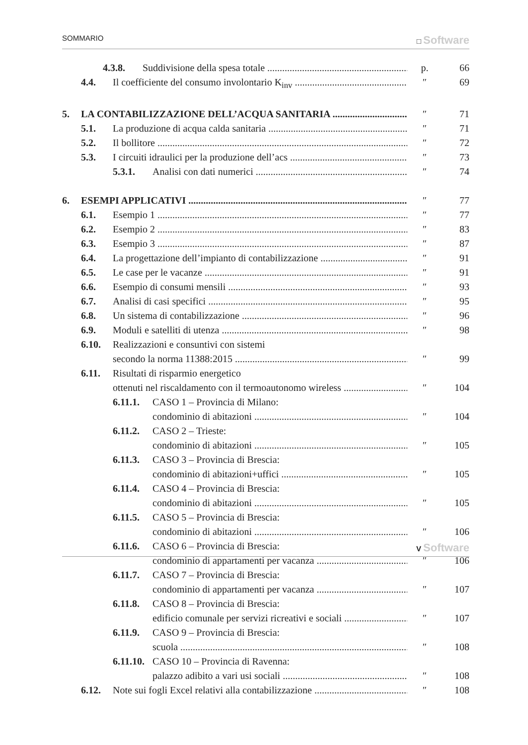SOMMARIO □ Software
4.3.8. Suddivisione della spesa totale p. 66
4.4. Il coefficiente del consumo involontario K<sub>inv</sub> ″ 69
5. LA CONTABILIZZAZIONE DELL’ACQUA SANITARIA ″ 71
5.1. La produzione di acqua calda sanitaria ″ 71
5.2. Il bollitore ″ 72
5.3. I circuiti idraulici per la produzione dell’acs ″ 73
5.3.1. Analisi con dati numerici ″ 74
6. ESEMPI APPLICATIVI ″ 77
6.1. Esempio 1 ″ 77
6.2. Esempio 2 ″ 83
6.3. Esempio 3 ″ 87
6.4. La progettazione dell’impianto di contabilizzazione ″ 91
6.5. Le case per le vacanze ″ 91
6.6. Esempio di consumi mensili ″ 93
6.7. Analisi di casi specifici ″ 95
6.8. Un sistema di contabilizzazione ″ 96
6.9. Moduli e satelliti di utenza ″ 98
6.10. Realizzazioni e consuntivi con sistemi
secondo la norma 11388:2015 ″ 99
6.11. Risultati di risparmio energetico
ottenuti nel riscaldamento con il termoautonomo wireless ″ 104
6.11.1. CASO 1 – Provincia di Milano:
condominio di abitazioni ″ 104
6.11.2. CASO 2 – Trieste:
condominio di abitazioni ″ 105
6.11.3. CASO 3 – Provincia di Brescia:
condominio di abitazioni+uffici ″ 105
6.11.4. CASO 4 – Provincia di Brescia:
condominio di abitazioni ″ 105
6.11.5. CASO 5 – Provincia di Brescia:
condominio di abitazioni ″ 106
6.11.6. CASO 6 – Provincia di Brescia:
condominio di appartamenti per vacanza ″ 106
6.11.7. CASO 7 – Provincia di Brescia:
condominio di appartamenti per vacanza ″ 107
6.11.8. CASO 8 – Provincia di Brescia:
edificio comunale per servizi ricreativi e sociali ″ 107
6.11.9. CASO 9 – Provincia di Brescia:
scuola ″ 108
6.11.10. CASO 10 – Provincia di Ravenna:
palazzo adibito a vari usi sociali ″ 108
6.12. Note sui fogli Excel relativi alla contabilizzazione ″ 108
V Software